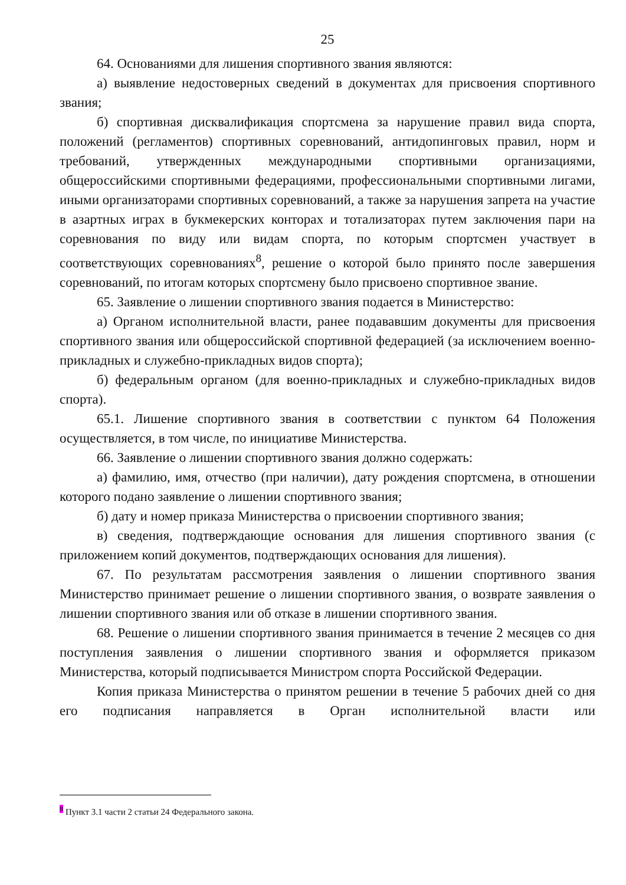25
64. Основаниями для лишения спортивного звания являются:
а) выявление недостоверных сведений в документах для присвоения спортивного звания;
б) спортивная дисквалификация спортсмена за нарушение правил вида спорта, положений (регламентов) спортивных соревнований, антидопинговых правил, норм и требований, утвержденных международными спортивными организациями, общероссийскими спортивными федерациями, профессиональными спортивными лигами, иными организаторами спортивных соревнований, а также за нарушения запрета на участие в азартных играх в букмекерских конторах и тотализаторах путем заключения пари на соревнования по виду или видам спорта, по которым спортсмен участвует в соответствующих соревнованиях<sup>8</sup>, решение о которой было принято после завершения соревнований, по итогам которых спортсмену было присвоено спортивное звание.
65. Заявление о лишении спортивного звания подается в Министерство:
а) Органом исполнительной власти, ранее подававшим документы для присвоения спортивного звания или общероссийской спортивной федерацией (за исключением военно-прикладных и служебно-прикладных видов спорта);
б) федеральным органом (для военно-прикладных и служебно-прикладных видов спорта).
65.1. Лишение спортивного звания в соответствии с пунктом 64 Положения осуществляется, в том числе, по инициативе Министерства.
66. Заявление о лишении спортивного звания должно содержать:
а) фамилию, имя, отчество (при наличии), дату рождения спортсмена, в отношении которого подано заявление о лишении спортивного звания;
б) дату и номер приказа Министерства о присвоении спортивного звания;
в) сведения, подтверждающие основания для лишения спортивного звания (с приложением копий документов, подтверждающих основания для лишения).
67. По результатам рассмотрения заявления о лишении спортивного звания Министерство принимает решение о лишении спортивного звания, о возврате заявления о лишении спортивного звания или об отказе в лишении спортивного звания.
68. Решение о лишении спортивного звания принимается в течение 2 месяцев со дня поступления заявления о лишении спортивного звания и оформляется приказом Министерства, который подписывается Министром спорта Российской Федерации.
Копия приказа Министерства о принятом решении в течение 5 рабочих дней со дня его подписания направляется в Орган исполнительной власти или
<sup>8</sup> Пункт 3.1 части 2 статьи 24 Федерального закона.